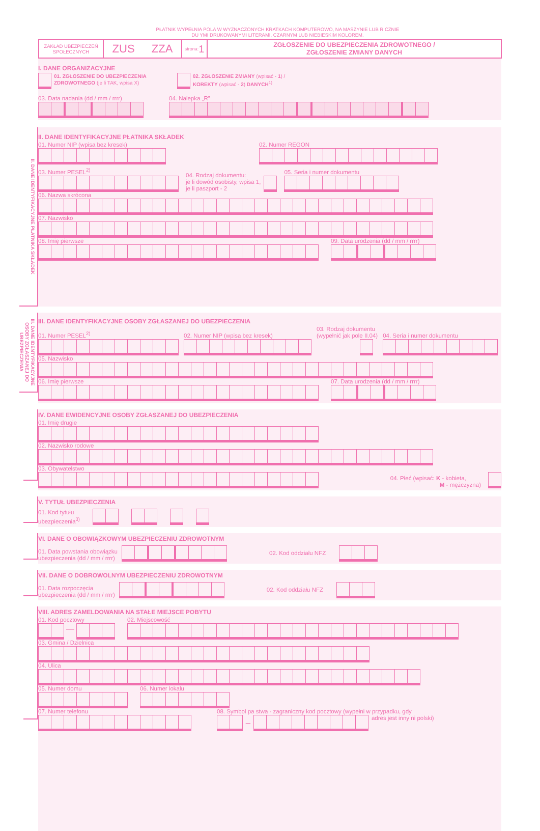PŁATNIK WYPEŁNIA POLA W WYZNACZONYCH KRATKACH KOMPUTEROWO, NA MASZYNIE LUB R CZNIE
DU YMI DRUKOWANYMI LITERAMI, CZARNYM LUB NIEBIESKIM KOLOREM.
ZAKŁAD UBEZPIECZEŃ
SPOŁECZNYCH
ZUS ZZA
strona: 1
ZGŁOSZENIE DO UBEZPIECZENIA ZDROWOTNEGO /
ZGŁOSZENIE ZMIANY DANYCH
I. DANE ORGANIZACYJNE
01. ZGŁOSZENIE DO UBEZPIECZENIA
ZDROWOTNEGO (je li TAK, wpisa X)
02. ZGŁOSZENIE ZMIANY (wpisać - 1) /
KOREKTY (wpisać - 2) DANYCH<sup>1)</sup>
03. Data nadania (dd / mm / rrrr)
04. Nalepka „R”
II. DANE IDENTYFIKACYJNE PŁATNIKA SKŁADEK
II. DANE IDENTYFIKACYJNE PŁATNIKA SKŁADEK
01. Numer NIP (wpisa bez kresek)
02. Numer REGON
03. Numer PESEL<sup>2)</sup>
04. Rodzaj dokumentu:
je li dowód osobisty, wpisa 1,
je li paszport - 2
05. Seria i numer dokumentu
06. Nazwa skrócona
07. Nazwisko
08. Imię pierwsze
09. Data urodzenia (dd / mm / rrrr)
III. DANE IDENTYFIKACYJNE OSOBY ZGŁASZANEJ DO UBEZPIECZENIA
III. DANE IDENTYFIKACYJNE OSOBY ZGŁASZANEJ DO UBEZPIECZENIA
01. Numer PESEL<sup>2)</sup>
02. Numer NIP (wpisa bez kresek)
03. Rodzaj dokumentu
(wypełnić jak pole II.04)
04. Seria i numer dokumentu
05. Nazwisko
06. Imię pierwsze
07. Data urodzenia (dd / mm / rrrr)
IV. DANE EWIDENCYJNE OSOBY ZGŁASZANEJ DO UBEZPIECZENIA
01. Imię drugie
02. Nazwisko rodowe
03. Obywatelstwo
04. Płeć (wpisać: K - kobieta,
M - mężczyzna)
V. TYTUŁ UBEZPIECZENIA
01. Kod tytułu
ubezpieczenia<sup>3)</sup>
VI. DANE O OBOWIĄZKOWYM UBEZPIECZENIU ZDROWOTNYM
01. Data powstania obowiązku
ubezpieczenia (dd / mm / rrrr)
02. Kod oddziału NFZ
VII. DANE O DOBROWOLNYM UBEZPIECZENIU ZDROWOTNYM
01. Data rozpoczęcia
ubezpieczenia (dd / mm / rrrr)
02. Kod oddziału NFZ
VIII. ADRES ZAMELDOWANIA NA STAŁE MIEJSCE POBYTU
01. Kod pocztowy
—
02. Miejscowość
03. Gmina / Dzielnica
04. Ulica
05. Numer domu
06. Numer lokalu
07. Numer telefonu
08. Symbol pa stwa - zagraniczny kod pocztowy (wypełni w przypadku, gdy
_
adres jest inny ni polski)